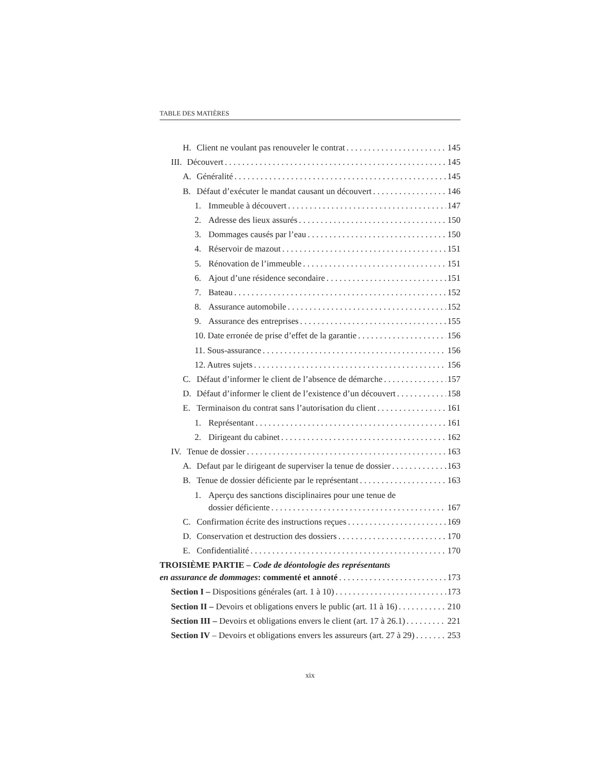TABLE DES MATIÈRES
H. Client ne voulant pas renouveler le contrat 145
III. Découvert 145
A. Généralité 145
B. Défaut d’exécuter le mandat causant un découvert 146
1. Immeuble à découvert 147
2. Adresse des lieux assurés 150
3. Dommages causés par l’eau 150
4. Réservoir de mazout 151
5. Rénovation de l’immeuble 151
6. Ajout d’une résidence secondaire 151
7. Bateau 152
8. Assurance automobile 152
9. Assurance des entreprises 155
10. Date erronée de prise d’effet de la garantie 156
11. Sous-assurance 156
12. Autres sujets 156
C. Défaut d’informer le client de l’absence de démarche 157
D. Défaut d’informer le client de l’existence d’un découvert 158
E. Terminaison du contrat sans l’autorisation du client 161
1. Représentant 161
2. Dirigeant du cabinet 162
IV. Tenue de dossier 163
A. Defaut par le dirigeant de superviser la tenue de dossier 163
B. Tenue de dossier déficiente par le représentant 163
1. Aperçu des sanctions disciplinaires pour une tenue de
dossier déficiente 167
C. Confirmation écrite des instructions reçues 169
D. Conservation et destruction des dossiers 170
E. Confidentialité 170
TROISIÈME PARTIE – Code de déontologie des représentants
en assurance de dommages: commenté et annoté 173
Section I – Dispositions générales (art. 1 à 10) 173
Section II – Devoirs et obligations envers le public (art. 11 à 16) 210
Section III – Devoirs et obligations envers le client (art. 17 à 26.1) 221
Section IV – Devoirs et obligations envers les assureurs (art. 27 à 29) 253
xix